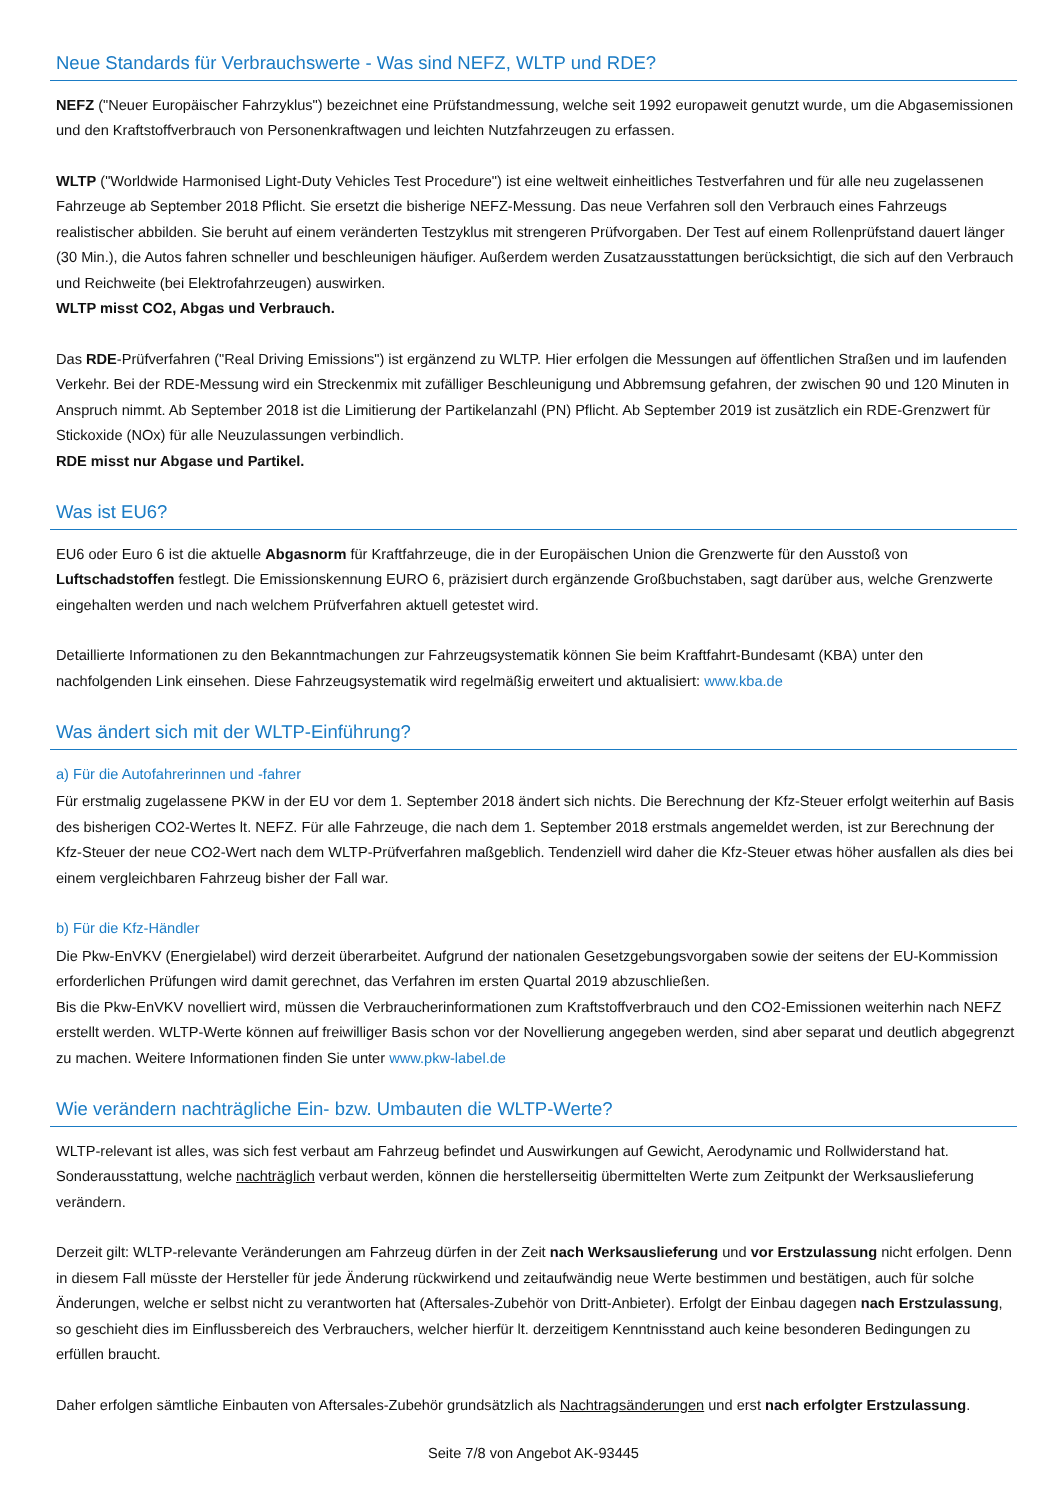Neue Standards für Verbrauchswerte - Was sind NEFZ, WLTP und RDE?
NEFZ ("Neuer Europäischer Fahrzyklus") bezeichnet eine Prüfstandmessung, welche seit 1992 europaweit genutzt wurde, um die Abgasemissionen und den Kraftstoffverbrauch von Personenkraftwagen und leichten Nutzfahrzeugen zu erfassen.
WLTP ("Worldwide Harmonised Light-Duty Vehicles Test Procedure") ist eine weltweit einheitliches Testverfahren und für alle neu zugelassenen Fahrzeuge ab September 2018 Pflicht. Sie ersetzt die bisherige NEFZ-Messung. Das neue Verfahren soll den Verbrauch eines Fahrzeugs realistischer abbilden. Sie beruht auf einem veränderten Testzyklus mit strengeren Prüfvorgaben. Der Test auf einem Rollenprüfstand dauert länger (30 Min.), die Autos fahren schneller und beschleunigen häufiger. Außerdem werden Zusatzausstattungen berücksichtigt, die sich auf den Verbrauch und Reichweite (bei Elektrofahrzeugen) auswirken.
WLTP misst CO2, Abgas und Verbrauch.
Das RDE-Prüfverfahren ("Real Driving Emissions") ist ergänzend zu WLTP. Hier erfolgen die Messungen auf öffentlichen Straßen und im laufenden Verkehr. Bei der RDE-Messung wird ein Streckenmix mit zufälliger Beschleunigung und Abbremsung gefahren, der zwischen 90 und 120 Minuten in Anspruch nimmt. Ab September 2018 ist die Limitierung der Partikelanzahl (PN) Pflicht. Ab September 2019 ist zusätzlich ein RDE-Grenzwert für Stickoxide (NOx) für alle Neuzulassungen verbindlich.
RDE misst nur Abgase und Partikel.
Was ist EU6?
EU6 oder Euro 6 ist die aktuelle Abgasnorm für Kraftfahrzeuge, die in der Europäischen Union die Grenzwerte für den Ausstoß von Luftschadstoffen festlegt. Die Emissionskennung EURO 6, präzisiert durch ergänzende Großbuchstaben, sagt darüber aus, welche Grenzwerte eingehalten werden und nach welchem Prüfverfahren aktuell getestet wird.
Detaillierte Informationen zu den Bekanntmachungen zur Fahrzeugsystematik können Sie beim Kraftfahrt-Bundesamt (KBA) unter den nachfolgenden Link einsehen. Diese Fahrzeugsystematik wird regelmäßig erweitert und aktualisiert: www.kba.de
Was ändert sich mit der WLTP-Einführung?
a) Für die Autofahrerinnen und -fahrer
Für erstmalig zugelassene PKW in der EU vor dem 1. September 2018 ändert sich nichts. Die Berechnung der Kfz-Steuer erfolgt weiterhin auf Basis des bisherigen CO2-Wertes lt. NEFZ. Für alle Fahrzeuge, die nach dem 1. September 2018 erstmals angemeldet werden, ist zur Berechnung der Kfz-Steuer der neue CO2-Wert nach dem WLTP-Prüfverfahren maßgeblich. Tendenziell wird daher die Kfz-Steuer etwas höher ausfallen als dies bei einem vergleichbaren Fahrzeug bisher der Fall war.
b) Für die Kfz-Händler
Die Pkw-EnVKV (Energielabel) wird derzeit überarbeitet. Aufgrund der nationalen Gesetzgebungsvorgaben sowie der seitens der EU-Kommission erforderlichen Prüfungen wird damit gerechnet, das Verfahren im ersten Quartal 2019 abzuschließen.
Bis die Pkw-EnVKV novelliert wird, müssen die Verbraucherinformationen zum Kraftstoffverbrauch und den CO2-Emissionen weiterhin nach NEFZ erstellt werden. WLTP-Werte können auf freiwilliger Basis schon vor der Novellierung angegeben werden, sind aber separat und deutlich abgegrenzt zu machen. Weitere Informationen finden Sie unter www.pkw-label.de
Wie verändern nachträgliche Ein- bzw. Umbauten die WLTP-Werte?
WLTP-relevant ist alles, was sich fest verbaut am Fahrzeug befindet und Auswirkungen auf Gewicht, Aerodynamic und Rollwiderstand hat. Sonderausstattung, welche nachträglich verbaut werden, können die herstellerseitig übermittelten Werte zum Zeitpunkt der Werksauslieferung verändern.
Derzeit gilt: WLTP-relevante Veränderungen am Fahrzeug dürfen in der Zeit nach Werksauslieferung und vor Erstzulassung nicht erfolgen. Denn in diesem Fall müsste der Hersteller für jede Änderung rückwirkend und zeitaufwändig neue Werte bestimmen und bestätigen, auch für solche Änderungen, welche er selbst nicht zu verantworten hat (Aftersales-Zubehör von Dritt-Anbieter). Erfolgt der Einbau dagegen nach Erstzulassung, so geschieht dies im Einflussbereich des Verbrauchers, welcher hierfür lt. derzeitigem Kenntnisstand auch keine besonderen Bedingungen zu erfüllen braucht.
Daher erfolgen sämtliche Einbauten von Aftersales-Zubehör grundsätzlich als Nachtragsänderungen und erst nach erfolgter Erstzulassung.
Seite 7/8 von Angebot AK-93445